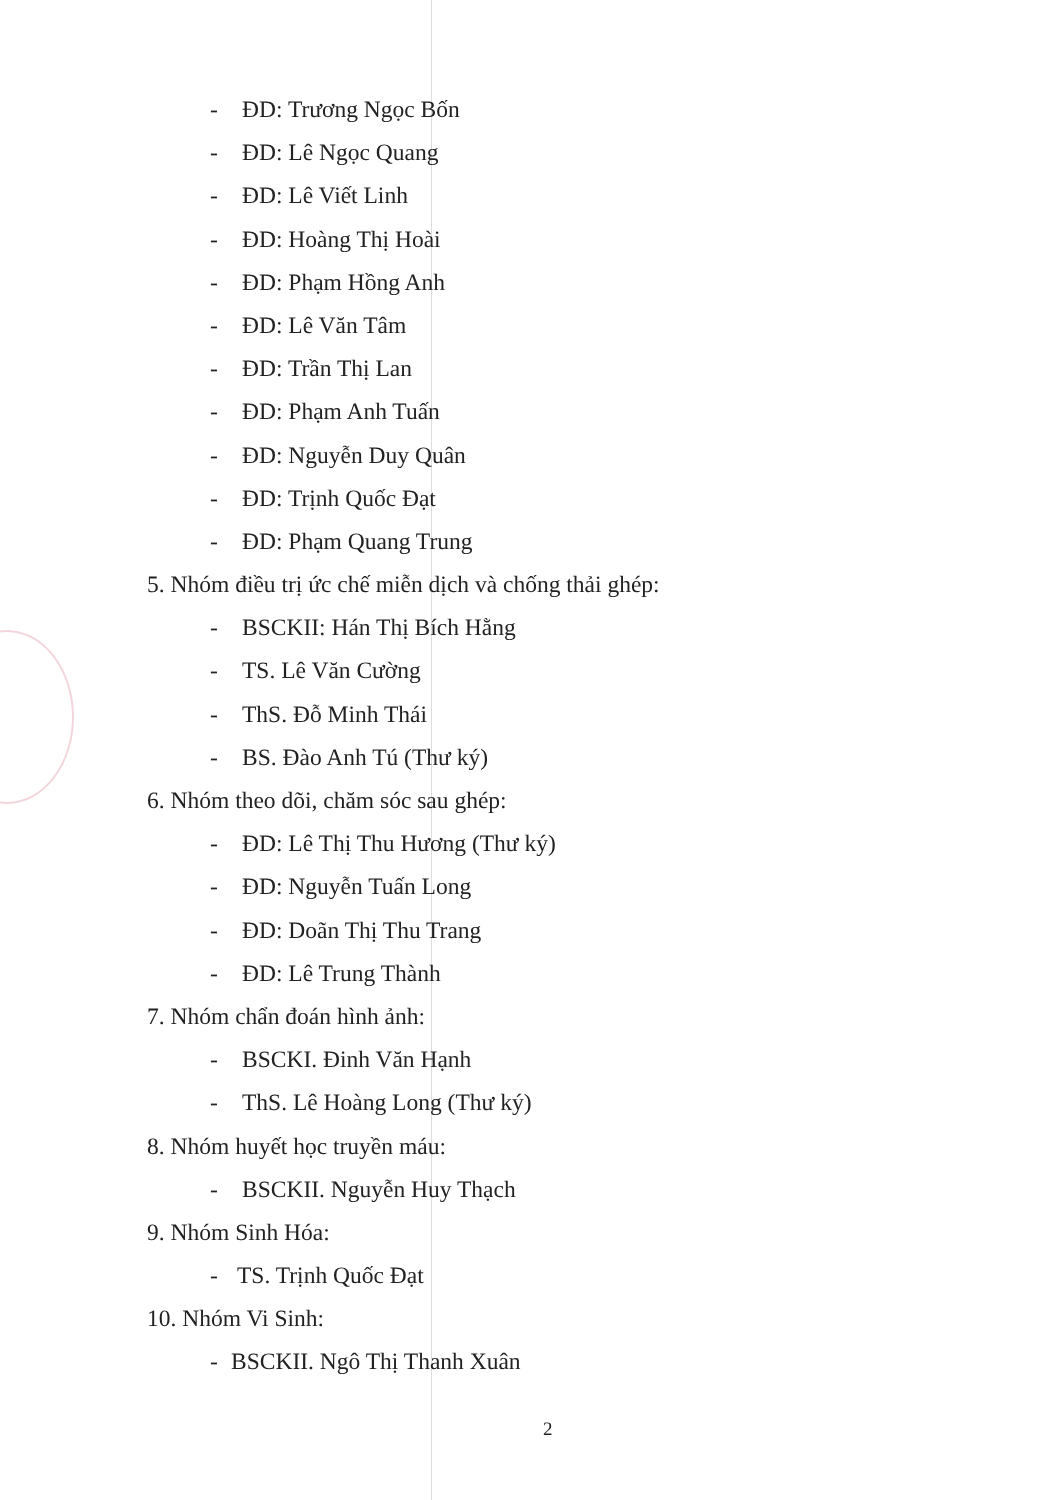- ĐD: Trương Ngọc Bốn
- ĐD: Lê Ngọc Quang
- ĐD: Lê Viết Linh
- ĐD: Hoàng Thị Hoài
- ĐD: Phạm Hồng Anh
- ĐD: Lê Văn Tâm
- ĐD: Trần Thị Lan
- ĐD: Phạm Anh Tuấn
- ĐD: Nguyễn Duy Quân
- ĐD: Trịnh Quốc Đạt
- ĐD: Phạm Quang Trung
5. Nhóm điều trị ức chế miễn dịch và chống thải ghép:
- BSCKII: Hán Thị Bích Hằng
- TS. Lê Văn Cường
- ThS. Đỗ Minh Thái
- BS. Đào Anh Tú (Thư ký)
6. Nhóm theo dõi, chăm sóc sau ghép:
- ĐD: Lê Thị Thu Hương (Thư ký)
- ĐD: Nguyễn Tuấn Long
- ĐD: Doãn Thị Thu Trang
- ĐD: Lê Trung Thành
7. Nhóm chẩn đoán hình ảnh:
- BSCKI. Đinh Văn Hạnh
- ThS. Lê Hoàng Long (Thư ký)
8. Nhóm huyết học truyền máu:
- BSCKII. Nguyễn Huy Thạch
9. Nhóm Sinh Hóa:
- TS. Trịnh Quốc Đạt
10. Nhóm Vi Sinh:
- BSCKII. Ngô Thị Thanh Xuân
2